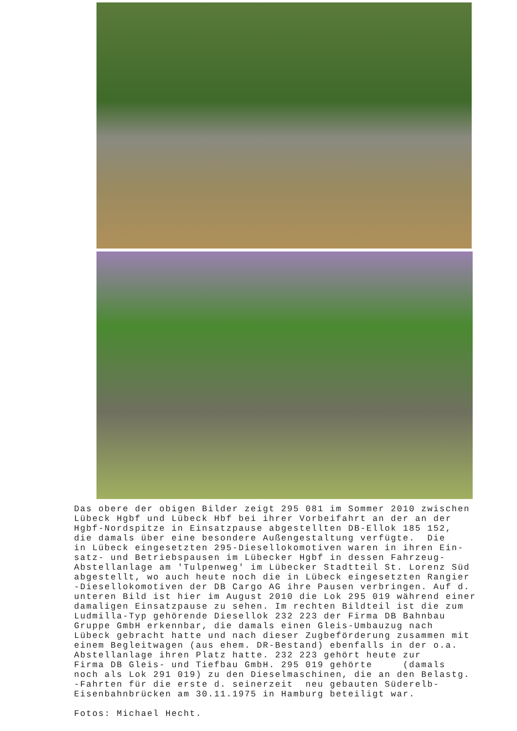Das obere der obigen Bilder zeigt 295 081 im Sommer 2010 zwischen Lübeck Hgbf und Lübeck Hbf bei ihrer Vorbeifahrt an der an der Hgbf-Nordspitze in Einsatzpause abgestellten DB-Ellok 185 152, die damals über eine besondere Außengestaltung verfügte. Die in Lübeck eingesetzten 295-Diesellokomotiven waren in ihren Ein- satz- und Betriebspausen im Lübecker Hgbf in dessen Fahrzeug- Abstellanlage am 'Tulpenweg' im Lübecker Stadtteil St. Lorenz Süd abgestellt, wo auch heute noch die in Lübeck eingesetzten Rangier -Diesellokomotiven der DB Cargo AG ihre Pausen verbringen. Auf d. unteren Bild ist hier im August 2010 die Lok 295 019 während einer damaligen Einsatzpause zu sehen. Im rechten Bildteil ist die zum Ludmilla-Typ gehörende Diesellok 232 223 der Firma DB Bahnbau Gruppe GmbH erkennbar, die damals einen Gleis-Umbauzug nach Lübeck gebracht hatte und nach dieser Zugbeförderung zusammen mit einem Begleitwagen (aus ehem. DR-Bestand) ebenfalls in der o.a. Abstellanlage ihren Platz hatte. 232 223 gehört heute zur Firma DB Gleis- und Tiefbau GmbH. 295 019 gehörte (damals noch als Lok 291 019) zu den Dieselmaschinen, die an den Belastg. -Fahrten für die erste d. seinerzeit neu gebauten Süderelb- Eisenbahnbrücken am 30.11.1975 in Hamburg beteiligt war. Fotos: Michael Hecht.